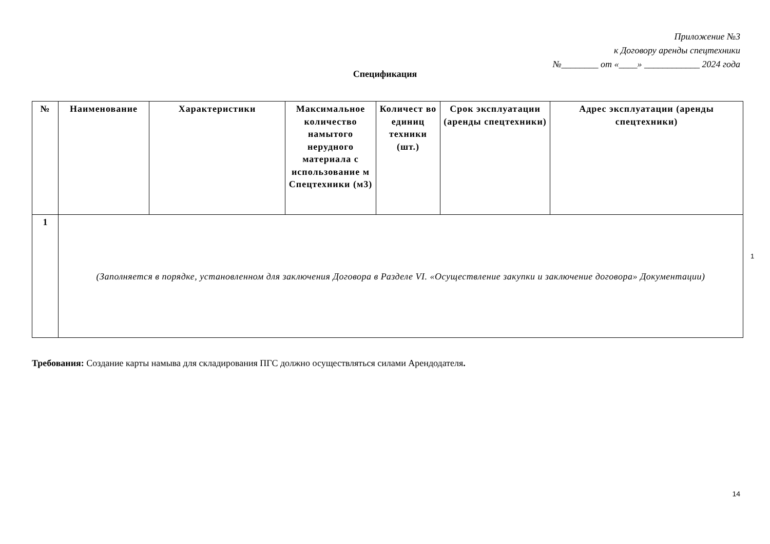Приложение №3
к Договору аренды спецтехники
№________ от «____» ____________ 2024 года
Спецификация
| № | Наименование | Характеристики | Максимальное количество намытого нерудного материала с использование м Спецтехники (м3) | Количест во единиц техники (шт.) | Срок эксплуатации (аренды спецтехники) | Адрес эксплуатации (аренды спецтехники) |
| --- | --- | --- | --- | --- | --- | --- |
| 1 | (Заполняется в порядке, установленном для заключения Договора в Разделе VI. «Осуществление закупки и заключение договора» Документации) | | | | | |
1
Требования: Создание карты намыва для складирования ПГС должно осуществляться силами Арендодателя.
14